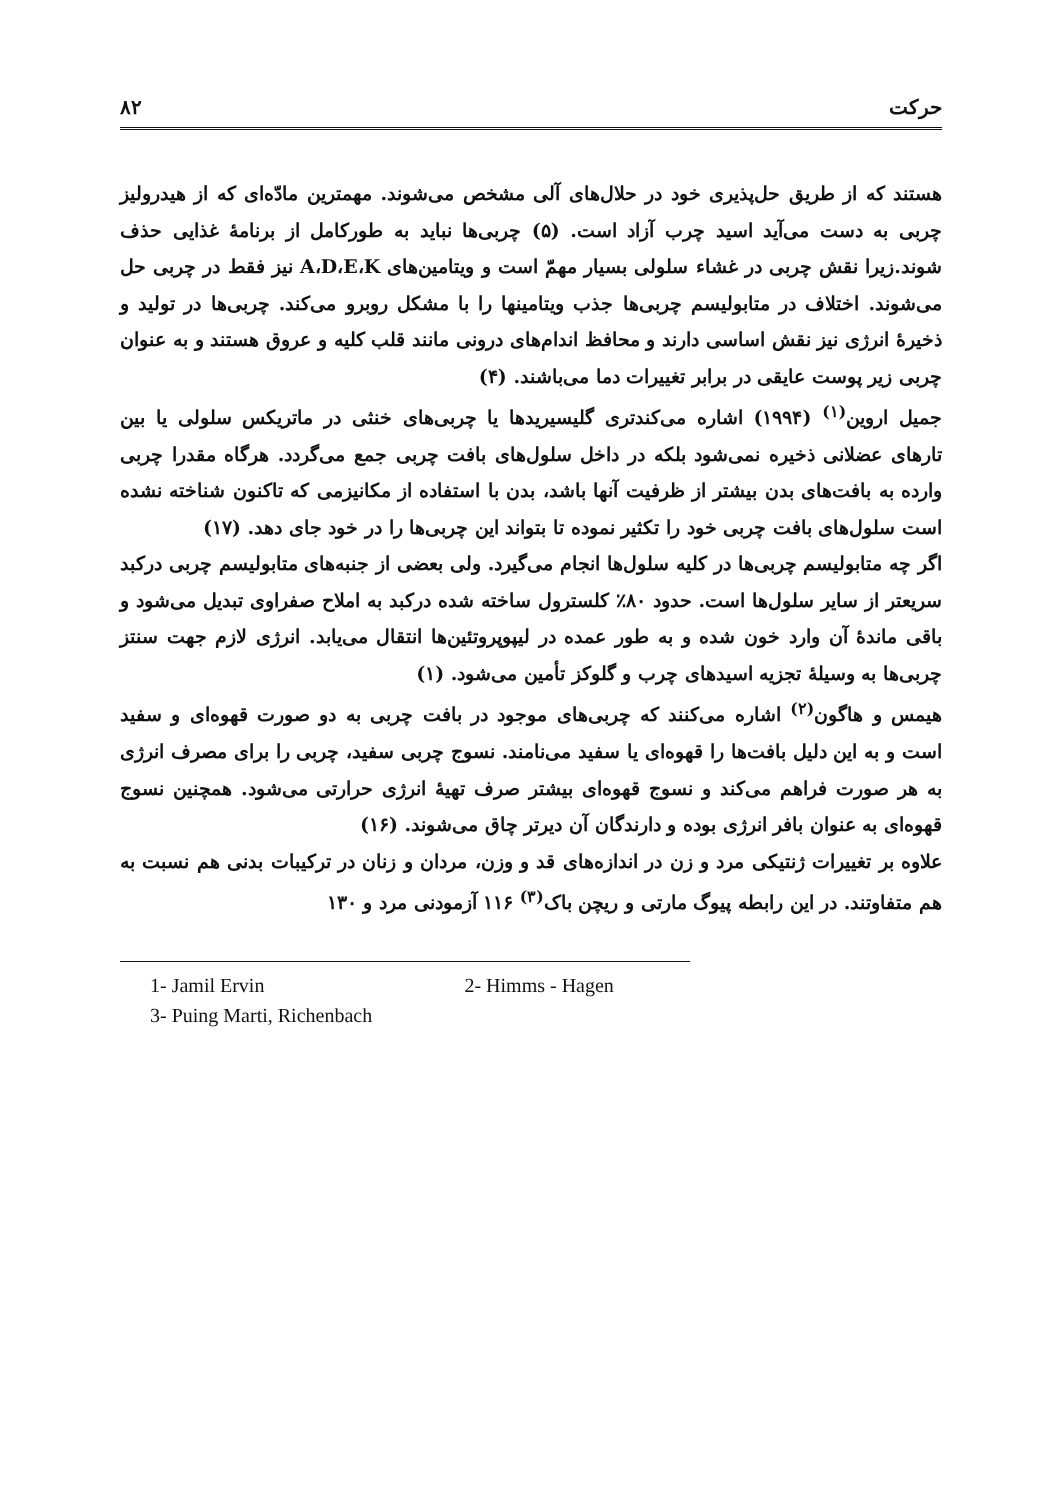۸۲ حرکت
هستند که از طریق حل‌پذیری خود در حلال‌های آلی مشخص می‌شوند. مهمترین مادّه‌ای که از هیدرولیز چربی به دست می‌آید اسید چرب آزاد است. (۵) چربی‌ها نباید به طورکامل از برنامهٔ غذایی حذف شوند.زیرا نقش چربی در غشاء سلولی بسیار مهمّ است و ویتامین‌های A،D،E،K نیز فقط در چربی حل می‌شوند. اختلاف در متابولیسم چربی‌ها جذب ویتامینها را با مشکل روبرو می‌کند. چربی‌ها در تولید و ذخیرهٔ انرژی نیز نقش اساسی دارند و محافظ اندام‌های درونی مانند قلب کلیه و عروق هستند و به عنوان چربی زیر پوست عایقی در برابر تغییرات دما می‌باشند. (۴)
جمیل اروین<sup>(۱)</sup> (۱۹۹۴) اشاره می‌کندتری گلیسیریدها یا چربی‌های خنثی در ماتریکس سلولی یا بین تارهای عضلانی ذخیره نمی‌شود بلکه در داخل سلول‌های بافت چربی جمع می‌گردد. هرگاه مقدرا چربی وارده به بافت‌های بدن بیشتر از ظرفیت آنها باشد، بدن با استفاده از مکانیزمی که تاکنون شناخته نشده است سلول‌های بافت چربی خود را تکثیر نموده تا بتواند این چربی‌ها را در خود جای دهد. (۱۷)
اگر چه متابولیسم چربی‌ها در کلیه سلول‌ها انجام می‌گیرد. ولی بعضی از جنبه‌های متابولیسم چربی درکبد سریعتر از سایر سلول‌ها است. حدود ۸۰٪ کلسترول ساخته شده درکبد به املاح صفراوی تبدیل می‌شود و باقی ماندهٔ آن وارد خون شده و به طور عمده در لیپوپروتئین‌ها انتقال می‌یابد. انرژی لازم جهت سنتز چربی‌ها به وسیلهٔ تجزیه اسیدهای چرب و گلوکز تأمین می‌شود. (۱)
هیمس و هاگون<sup>(۲)</sup> اشاره می‌کنند که چربی‌های موجود در بافت چربی به دو صورت قهوه‌ای و سفید است و به این دلیل بافت‌ها را قهوه‌ای یا سفید می‌نامند. نسوج چربی سفید، چربی را برای مصرف انرژی به هر صورت فراهم می‌کند و نسوج قهوه‌ای بیشتر صرف تهیهٔ انرژی حرارتی می‌شود. همچنین نسوج قهوه‌ای به عنوان بافر انرژی بوده و دارندگان آن دیرتر چاق می‌شوند. (۱۶)
علاوه بر تغییرات ژنتیکی مرد و زن در اندازه‌های قد و وزن، مردان و زنان در ترکیبات بدنی هم نسبت به هم متفاوتند. در این رابطه پیوگ مارتی و ریچن باک<sup>(۳)</sup> ۱۱۶ آزمودنی مرد و ۱۳۰
1- Jamil Ervin 2- Himms - Hagen
3- Puing Marti, Richenbach